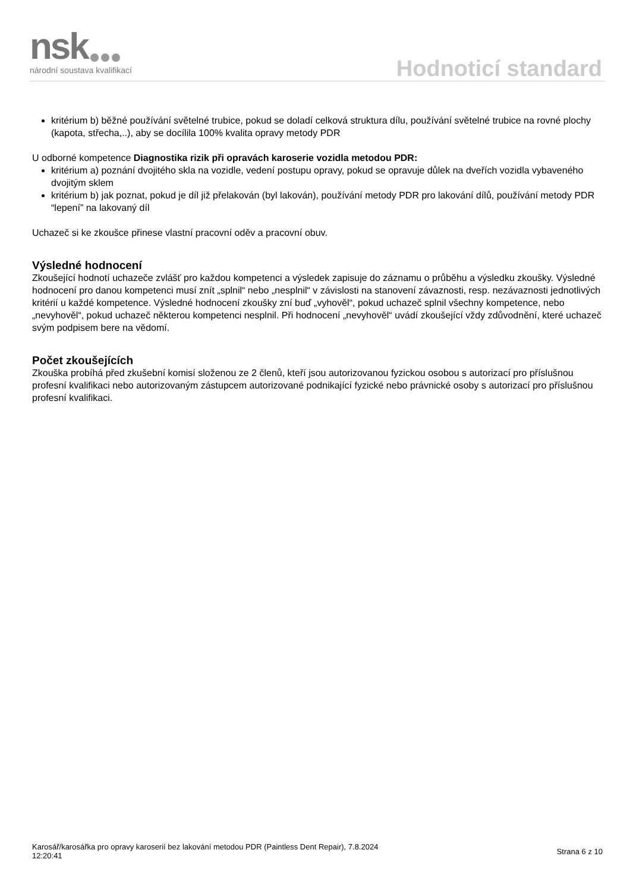nsk národní soustava kvalifikací Hodnoticí standard
kritérium b) běžné používání světelné trubice, pokud se doladí celková struktura dílu, používání světelné trubice na rovné plochy (kapota, střecha,..), aby se docílila 100% kvalita opravy metody PDR
U odborné kompetence Diagnostika rizik při opravách karoserie vozidla metodou PDR:
kritérium a) poznání dvojitého skla na vozidle, vedení postupu opravy, pokud se opravuje důlek na dveřích vozidla vybaveného dvojitým sklem
kritérium b) jak poznat, pokud je díl již přelakován (byl lakován), používání metody PDR pro lakování dílů, používání metody PDR “lepení” na lakovaný díl
Uchazeč si ke zkoušce přinese vlastní pracovní oděv a pracovní obuv.
Výsledné hodnocení
Zkoušející hodnotí uchazeče zvlášť pro každou kompetenci a výsledek zapisuje do záznamu o průběhu a výsledku zkoušky. Výsledné hodnocení pro danou kompetenci musí znít „splnil“ nebo „nesplnil“ v závislosti na stanovení závaznosti, resp. nezávaznosti jednotlivých kritérií u každé kompetence. Výsledné hodnocení zkoušky zní buď „vyhověl“, pokud uchazeč splnil všechny kompetence, nebo „nevyhověl“, pokud uchazeč některou kompetenci nesplnil. Při hodnocení „nevyhověl“ uvádí zkoušející vždy zdůvodnění, které uchazeč svým podpisem bere na vědomí.
Počet zkoušejících
Zkouška probíhá před zkušební komisí složenou ze 2 členů, kteří jsou autorizovanou fyzickou osobou s autorizací pro příslušnou profesní kvalifikaci nebo autorizovaným zástupcem autorizované podnikající fyzické nebo právnické osoby s autorizací pro příslušnou profesní kvalifikaci.
Karosář/karosářka pro opravy karoserií bez lakování metodou PDR (Paintless Dent Repair), 7.8.2024
12:20:41
Strana 6 z 10